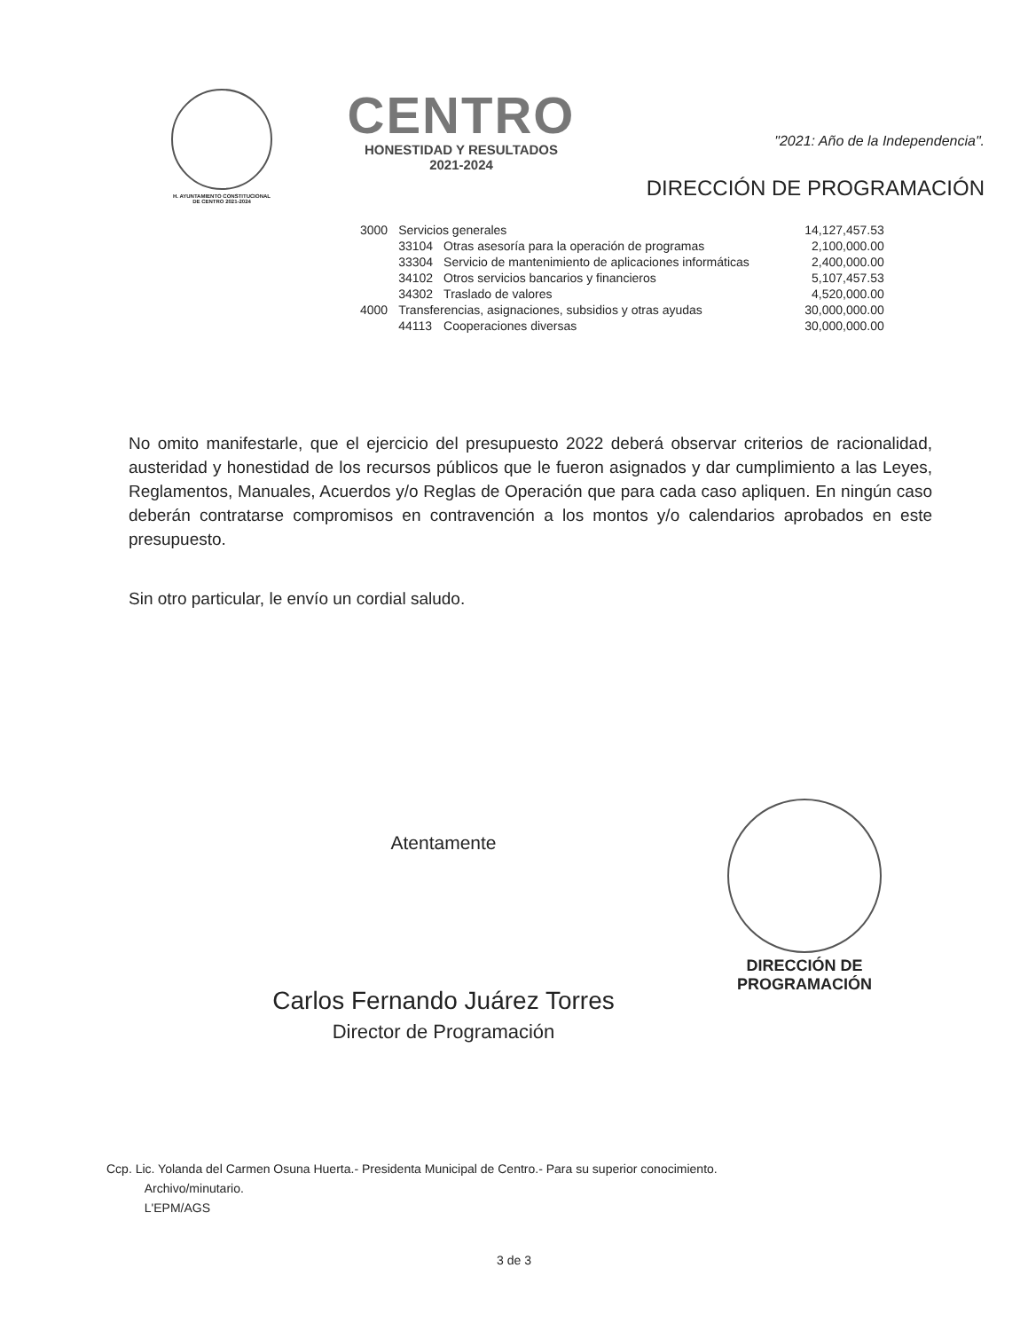H. AYUNTAMIENTO CONSTITUCIONAL
DE CENTRO 2021-2024
CENTRO
HONESTIDAD Y RESULTADOS
2021-2024
"2021: Año de la Independencia".
DIRECCIÓN DE PROGRAMACIÓN
| 3000 | Servicios generales | | 14,127,457.53 |
| | 33104 | Otras asesoría para la operación de programas | 2,100,000.00 |
| | 33304 | Servicio de mantenimiento de aplicaciones informáticas | 2,400,000.00 |
| | 34102 | Otros servicios bancarios y financieros | 5,107,457.53 |
| | 34302 | Traslado de valores | 4,520,000.00 |
| 4000 | Transferencias, asignaciones, subsidios y otras ayudas | | 30,000,000.00 |
| | 44113 | Cooperaciones diversas | 30,000,000.00 |
No omito manifestarle, que el ejercicio del presupuesto 2022 deberá observar criterios de racionalidad, austeridad y honestidad de los recursos públicos que le fueron asignados y dar cumplimiento a las Leyes, Reglamentos, Manuales, Acuerdos y/o Reglas de Operación que para cada caso apliquen. En ningún caso deberán contratarse compromisos en contravención a los montos y/o calendarios aprobados en este presupuesto.
Sin otro particular, le envío un cordial saludo.
Atentamente
Carlos Fernando Juárez Torres
Director de Programación
DIRECCIÓN DE
PROGRAMACIÓN
Ccp. Lic. Yolanda del Carmen Osuna Huerta.- Presidenta Municipal de Centro.- Para su superior conocimiento.
Archivo/minutario.
L'EPM/AGS
3 de 3